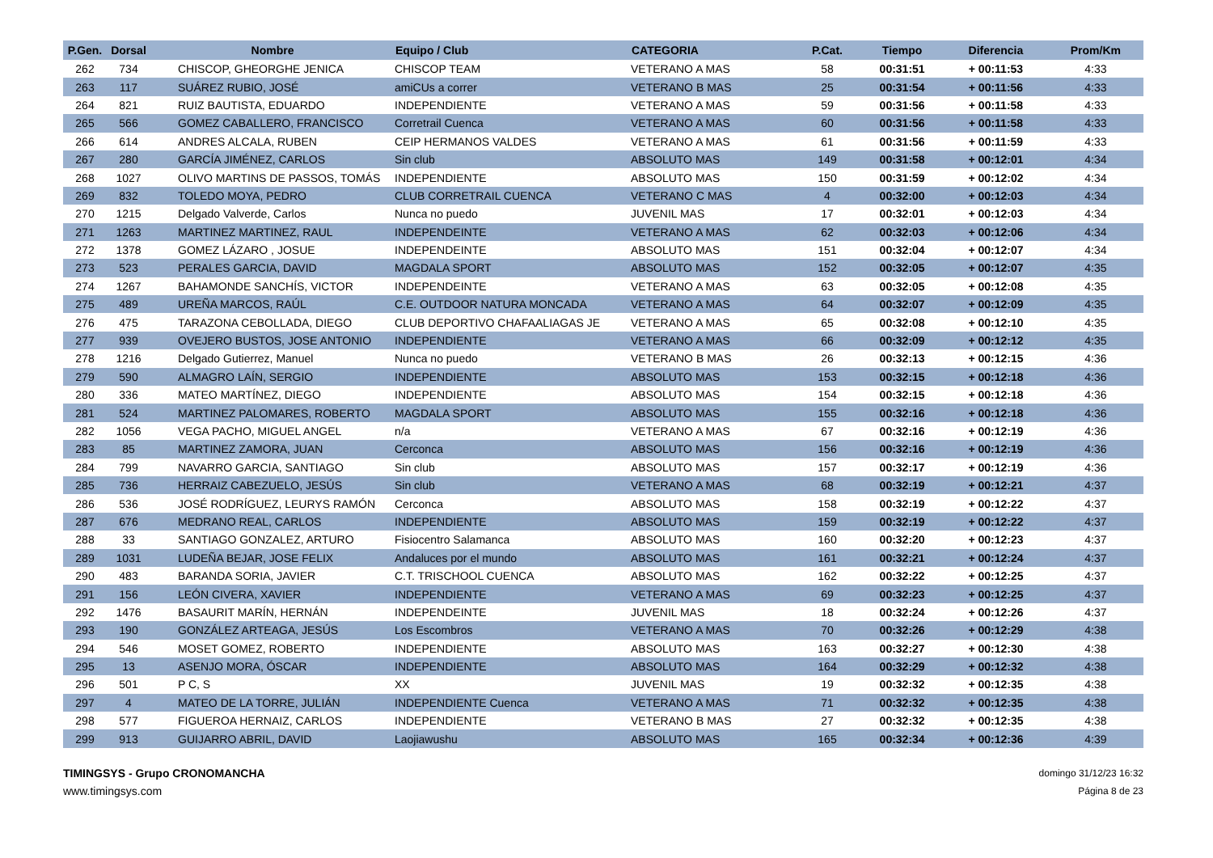| P.Gen. | Dorsal | Nombre | Equipo / Club | CATEGORIA | P.Cat. | Tiempo | Diferencia | Prom/Km |
| --- | --- | --- | --- | --- | --- | --- | --- | --- |
| 262 | 734 | CHISCOP, GHEORGHE JENICA | CHISCOP TEAM | VETERANO A MAS | 58 | 00:31:51 | + 00:11:53 | 4:33 |
| 263 | 117 | SUÁREZ RUBIO, JOSÉ | amiCUs a correr | VETERANO B MAS | 25 | 00:31:54 | + 00:11:56 | 4:33 |
| 264 | 821 | RUIZ BAUTISTA, EDUARDO | INDEPENDIENTE | VETERANO A MAS | 59 | 00:31:56 | + 00:11:58 | 4:33 |
| 265 | 566 | GOMEZ CABALLERO, FRANCISCO | Corretrail Cuenca | VETERANO A MAS | 60 | 00:31:56 | + 00:11:58 | 4:33 |
| 266 | 614 | ANDRES ALCALA, RUBEN | CEIP HERMANOS VALDES | VETERANO A MAS | 61 | 00:31:56 | + 00:11:59 | 4:33 |
| 267 | 280 | GARCÍA JIMÉNEZ, CARLOS | Sin club | ABSOLUTO MAS | 149 | 00:31:58 | + 00:12:01 | 4:34 |
| 268 | 1027 | OLIVO MARTINS DE PASSOS, TOMÁS | INDEPENDIENTE | ABSOLUTO MAS | 150 | 00:31:59 | + 00:12:02 | 4:34 |
| 269 | 832 | TOLEDO MOYA, PEDRO | CLUB CORRETRAIL CUENCA | VETERANO C MAS | 4 | 00:32:00 | + 00:12:03 | 4:34 |
| 270 | 1215 | Delgado Valverde, Carlos | Nunca no puedo | JUVENIL MAS | 17 | 00:32:01 | + 00:12:03 | 4:34 |
| 271 | 1263 | MARTINEZ MARTINEZ, RAUL | INDEPENDEINTE | VETERANO A MAS | 62 | 00:32:03 | + 00:12:06 | 4:34 |
| 272 | 1378 | GOMEZ LÁZARO , JOSUE | INDEPENDEINTE | ABSOLUTO MAS | 151 | 00:32:04 | + 00:12:07 | 4:34 |
| 273 | 523 | PERALES GARCIA, DAVID | MAGDALA SPORT | ABSOLUTO MAS | 152 | 00:32:05 | + 00:12:07 | 4:35 |
| 274 | 1267 | BAHAMONDE SANCHÍS, VICTOR | INDEPENDEINTE | VETERANO A MAS | 63 | 00:32:05 | + 00:12:08 | 4:35 |
| 275 | 489 | UREÑA MARCOS, RAÚL | C.E. OUTDOOR NATURA MONCADA | VETERANO A MAS | 64 | 00:32:07 | + 00:12:09 | 4:35 |
| 276 | 475 | TARAZONA CEBOLLADA, DIEGO | CLUB DEPORTIVO CHAFAALIAGAS JE | VETERANO A MAS | 65 | 00:32:08 | + 00:12:10 | 4:35 |
| 277 | 939 | OVEJERO BUSTOS, JOSE ANTONIO | INDEPENDIENTE | VETERANO A MAS | 66 | 00:32:09 | + 00:12:12 | 4:35 |
| 278 | 1216 | Delgado Gutierrez, Manuel | Nunca no puedo | VETERANO B MAS | 26 | 00:32:13 | + 00:12:15 | 4:36 |
| 279 | 590 | ALMAGRO LAÍN, SERGIO | INDEPENDIENTE | ABSOLUTO MAS | 153 | 00:32:15 | + 00:12:18 | 4:36 |
| 280 | 336 | MATEO MARTÍNEZ, DIEGO | INDEPENDIENTE | ABSOLUTO MAS | 154 | 00:32:15 | + 00:12:18 | 4:36 |
| 281 | 524 | MARTINEZ PALOMARES, ROBERTO | MAGDALA SPORT | ABSOLUTO MAS | 155 | 00:32:16 | + 00:12:18 | 4:36 |
| 282 | 1056 | VEGA PACHO, MIGUEL ANGEL | n/a | VETERANO A MAS | 67 | 00:32:16 | + 00:12:19 | 4:36 |
| 283 | 85 | MARTINEZ ZAMORA, JUAN | Cerconca | ABSOLUTO MAS | 156 | 00:32:16 | + 00:12:19 | 4:36 |
| 284 | 799 | NAVARRO GARCIA, SANTIAGO | Sin club | ABSOLUTO MAS | 157 | 00:32:17 | + 00:12:19 | 4:36 |
| 285 | 736 | HERRAIZ CABEZUELO, JESÚS | Sin club | VETERANO A MAS | 68 | 00:32:19 | + 00:12:21 | 4:37 |
| 286 | 536 | JOSÉ RODRÍGUEZ, LEURYS RAMÓN | Cerconca | ABSOLUTO MAS | 158 | 00:32:19 | + 00:12:22 | 4:37 |
| 287 | 676 | MEDRANO REAL, CARLOS | INDEPENDIENTE | ABSOLUTO MAS | 159 | 00:32:19 | + 00:12:22 | 4:37 |
| 288 | 33 | SANTIAGO GONZALEZ, ARTURO | Fisiocentro Salamanca | ABSOLUTO MAS | 160 | 00:32:20 | + 00:12:23 | 4:37 |
| 289 | 1031 | LUDEÑA BEJAR, JOSE FELIX | Andaluces por el mundo | ABSOLUTO MAS | 161 | 00:32:21 | + 00:12:24 | 4:37 |
| 290 | 483 | BARANDA SORIA, JAVIER | C.T. TRISCHOOL CUENCA | ABSOLUTO MAS | 162 | 00:32:22 | + 00:12:25 | 4:37 |
| 291 | 156 | LEÓN CIVERA, XAVIER | INDEPENDIENTE | VETERANO A MAS | 69 | 00:32:23 | + 00:12:25 | 4:37 |
| 292 | 1476 | BASAURIT MARÍN, HERNÁN | INDEPENDEINTE | JUVENIL MAS | 18 | 00:32:24 | + 00:12:26 | 4:37 |
| 293 | 190 | GONZÁLEZ ARTEAGA, JESÚS | Los Escombros | VETERANO A MAS | 70 | 00:32:26 | + 00:12:29 | 4:38 |
| 294 | 546 | MOSET GOMEZ, ROBERTO | INDEPENDIENTE | ABSOLUTO MAS | 163 | 00:32:27 | + 00:12:30 | 4:38 |
| 295 | 13 | ASENJO MORA, ÓSCAR | INDEPENDIENTE | ABSOLUTO MAS | 164 | 00:32:29 | + 00:12:32 | 4:38 |
| 296 | 501 | P C, S | XX | JUVENIL MAS | 19 | 00:32:32 | + 00:12:35 | 4:38 |
| 297 | 4 | MATEO DE LA TORRE, JULIÁN | INDEPENDIENTE Cuenca | VETERANO A MAS | 71 | 00:32:32 | + 00:12:35 | 4:38 |
| 298 | 577 | FIGUEROA HERNAIZ, CARLOS | INDEPENDIENTE | VETERANO B MAS | 27 | 00:32:32 | + 00:12:35 | 4:38 |
| 299 | 913 | GUIJARRO ABRIL, DAVID | Laojiawushu | ABSOLUTO MAS | 165 | 00:32:34 | + 00:12:36 | 4:39 |
TIMINGSYS - Grupo CRONOMANCHA
www.timingsys.com
domingo 31/12/23 16:32
Página 8 de 23